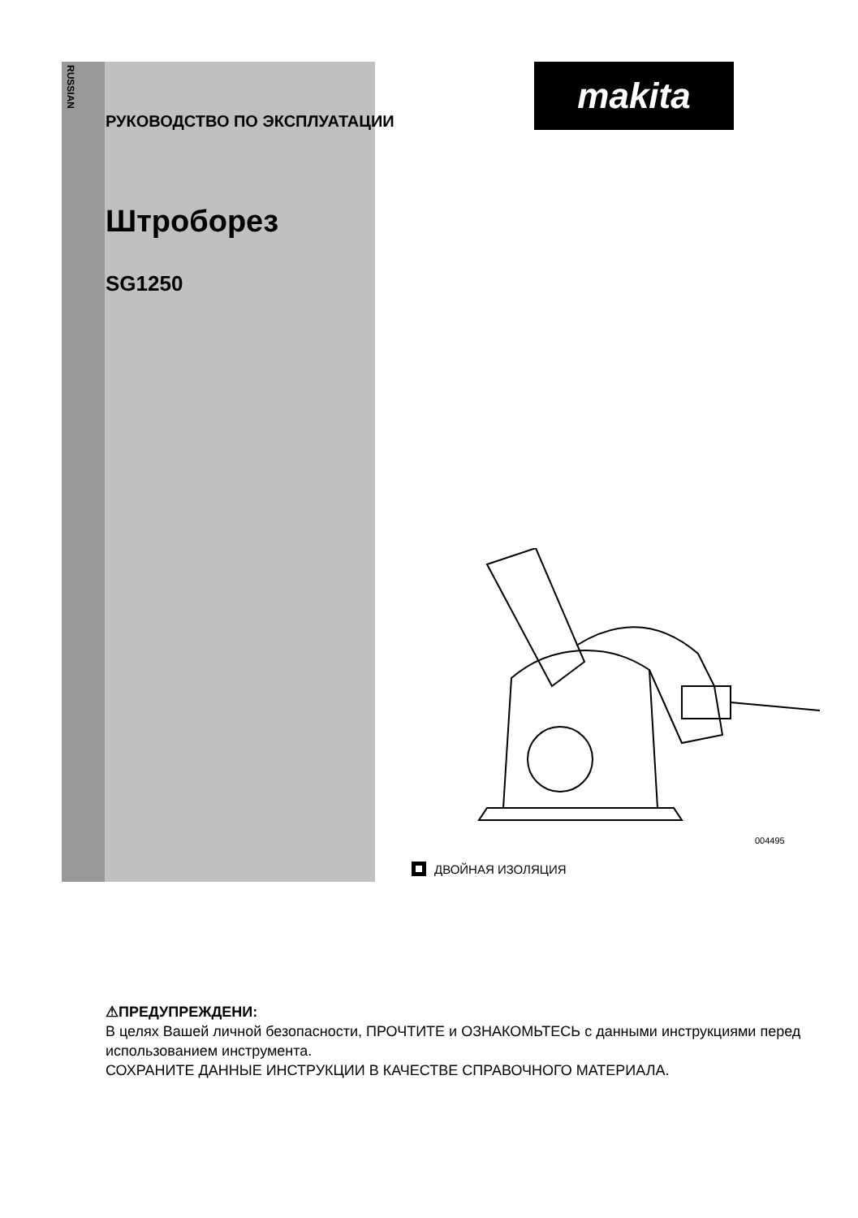RUSSIAN
makita
РУКОВОДСТВО ПО ЭКСПЛУАТАЦИИ
Штроборез
SG1250
004495
ДВОЙНАЯ ИЗОЛЯЦИЯ
⚠ПРЕДУПРЕЖДЕНИ:
В целях Вашей личной безопасности, ПРОЧТИТЕ и ОЗНАКОМЬТЕСЬ с данными инструкциями перед использованием инструмента.
СОХРАНИТЕ ДАННЫЕ ИНСТРУКЦИИ В КАЧЕСТВЕ СПРАВОЧНОГО МАТЕРИАЛА.